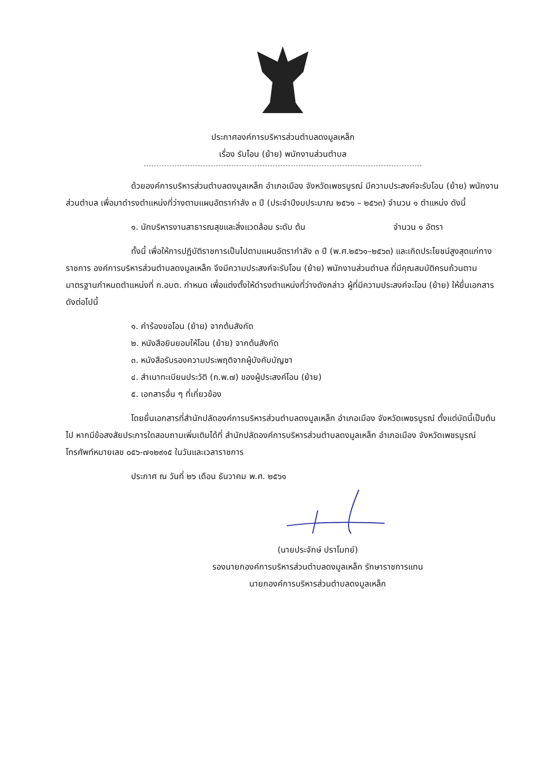ประกาศองค์การบริหารส่วนตำบลดงมูลเหล็ก
เรื่อง รับโอน (ย้าย) พนักงานส่วนตำบล
ด้วยองค์การบริหารส่วนตำบลดงมูลเหล็ก อำเภอเมือง จังหวัดเพชรบูรณ์ มีความประสงค์จะรับโอน (ย้าย) พนักงานส่วนตำบล เพื่อมาดำรงตำแหน่งที่ว่างตามแผนอัตรากำลัง ๓ ปี (ประจำปีงบประมาณ ๒๕๖๑ – ๒๕๖๓) จำนวน ๑ ตำแหน่ง ดังนี้
๑. นักบริหารงานสาธารณสุขและสิ่งแวดล้อม ระดับ ต้น จำนวน ๑ อัตรา
ทั้งนี้ เพื่อให้การปฏิบัติราชการเป็นไปตามแผนอัตรากำลัง ๓ ปี (พ.ศ.๒๕๖๑–๒๕๖๓) และเกิดประโยชน์สูงสุดแก่ทางราชการ องค์การบริหารส่วนตำบลดงมูลเหล็ก จึงมีความประสงค์จะรับโอน (ย้าย) พนักงานส่วนตำบล ที่มีคุณสมบัติครบถ้วนตามมาตรฐานกำหนดตำแหน่งที่ ก.อบต. กำหนด เพื่อแต่งตั้งให้ดำรงตำแหน่งที่ว่างดังกล่าว ผู้ที่มีความประสงค์จะโอน (ย้าย) ให้ยื่นเอกสาร ดังต่อไปนี้
๑. คำร้องขอโอน (ย้าย) จากต้นสังกัด
๒. หนังสือยินยอมให้โอน (ย้าย) จากต้นสังกัด
๓. หนังสือรับรองความประพฤติจากผู้บังคับบัญชา
๔. สำเนาทะเบียนประวัติ (ก.พ.๗) ของผู้ประสงค์โอน (ย้าย)
๕. เอกสารอื่น ๆ ที่เกี่ยวข้อง
โดยยื่นเอกสารที่สำนักปลัดองค์การบริหารส่วนตำบลดงมูลเหล็ก อำเภอเมือง จังหวัดเพชรบูรณ์ ตั้งแต่บัดนี้เป็นต้นไป หากมีข้อสงสัยประการใดสอบถามเพิ่มเติมได้ที่ สำนักปลัดองค์การบริหารส่วนตำบลดงมูลเหล็ก อำเภอเมือง จังหวัดเพชรบูรณ์ โทรศัพท์หมายเลข ๐๕๖-๗๑๒๙๑๕ ในวันและเวลาราชการ
ประกาศ ณ วันที่ ๒๖ เดือน ธันวาคม พ.ศ. ๒๕๖๑
(นายประจักษ์ ปราโมทย์)
รองนายกองค์การบริหารส่วนตำบลดงมูลเหล็ก รักษาราชการแทน
นายกองค์การบริหารส่วนตำบลดงมูลเหล็ก